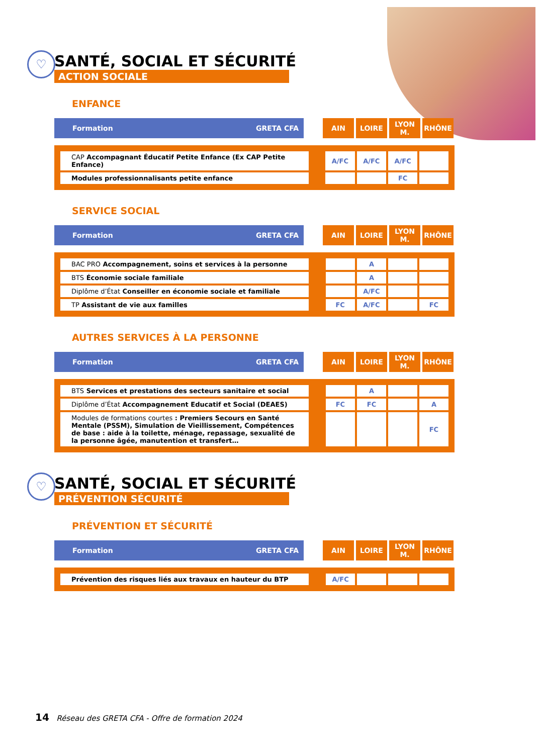♡
SANTÉ, SOCIAL ET SÉCURITÉ
ACTION SOCIALE
ENFANCE
| Formation GRETA CFA | | AIN | LOIRE | LYON M. | RHÔNE |
| CAP Accompagnant Éducatif Petite Enfance (Ex CAP Petite Enfance) | | A/FC | A/FC | A/FC | |
| Modules professionnalisants petite enfance | | | | FC | |
SERVICE SOCIAL
| Formation GRETA CFA | | AIN | LOIRE | LYON M. | RHÔNE |
| BAC PRO Accompagnement, soins et services à la personne | | | A | | |
| BTS Économie sociale familiale | | | A | | |
| Diplôme d’État Conseiller en économie sociale et familiale | | | A/FC | | |
| TP Assistant de vie aux familles | | FC | A/FC | | FC |
AUTRES SERVICES À LA PERSONNE
| Formation GRETA CFA | | AIN | LOIRE | LYON M. | RHÔNE |
| BTS Services et prestations des secteurs sanitaire et social | | | A | | |
| Diplôme d’État Accompagnement Educatif et Social (DEAES) | | FC | FC | | A |
| Modules de formations courtes : Premiers Secours en Santé Mentale (PSSM), Simulation de Vieillissement, Compétences de base : aide à la toilette, ménage, repassage, sexualité de la personne âgée, manutention et transfert… | | | | | FC |
♡
SANTÉ, SOCIAL ET SÉCURITÉ
PRÉVENTION SÉCURITÉ
PRÉVENTION ET SÉCURITÉ
| Formation GRETA CFA | | AIN | LOIRE | LYON M. | RHÔNE |
| Prévention des risques liés aux travaux en hauteur du BTP | | A/FC | | | |
14 Réseau des GRETA CFA - Offre de formation 2024